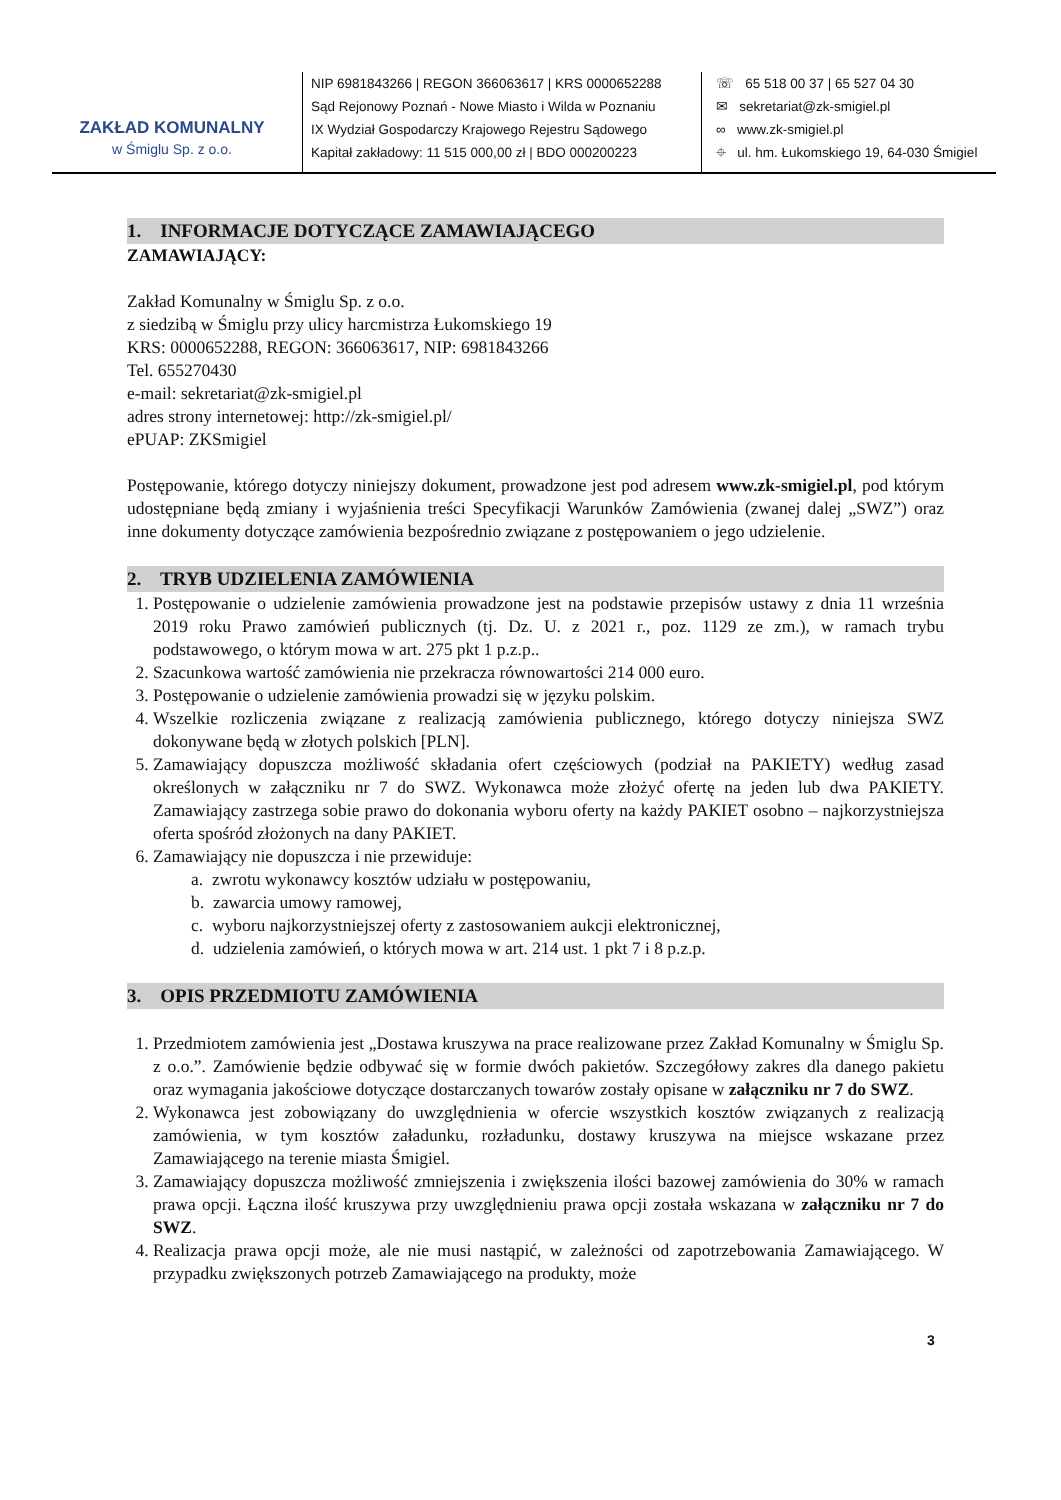ZAKŁAD KOMUNALNY
w Śmiglu Sp. z o.o.
NIP 6981843266 | REGON 366063617 | KRS 0000652288
Sąd Rejonowy Poznań - Nowe Miasto i Wilda w Poznaniu
IX Wydział Gospodarczy Krajowego Rejestru Sądowego
Kapitał zakładowy: 11 515 000,00 zł | BDO 000200223
☏ 65 518 00 37 | 65 527 04 30
✉ sekretariat@zk-smigiel.pl
∞ www.zk-smigiel.pl
⌖ ul. hm. Łukomskiego 19, 64-030 Śmigiel
1. INFORMACJE DOTYCZĄCE ZAMAWIAJĄCEGO
ZAMAWIAJĄCY:
Zakład Komunalny w Śmiglu Sp. z o.o.
z siedzibą w Śmiglu przy ulicy harcmistrza Łukomskiego 19
KRS: 0000652288, REGON: 366063617, NIP: 6981843266
Tel. 655270430
e-mail: sekretariat@zk-smigiel.pl
adres strony internetowej: http://zk-smigiel.pl/
ePUAP: ZKSmigiel
Postępowanie, którego dotyczy niniejszy dokument, prowadzone jest pod adresem www.zk-smigiel.pl, pod którym udostępniane będą zmiany i wyjaśnienia treści Specyfikacji Warunków Zamówienia (zwanej dalej „SWZ”) oraz inne dokumenty dotyczące zamówienia bezpośrednio związane z postępowaniem o jego udzielenie.
2. TRYB UDZIELENIA ZAMÓWIENIA
1. Postępowanie o udzielenie zamówienia prowadzone jest na podstawie przepisów ustawy z dnia 11 września 2019 roku Prawo zamówień publicznych (tj. Dz. U. z 2021 r., poz. 1129 ze zm.), w ramach trybu podstawowego, o którym mowa w art. 275 pkt 1 p.z.p..
2. Szacunkowa wartość zamówienia nie przekracza równowartości 214 000 euro.
3. Postępowanie o udzielenie zamówienia prowadzi się w języku polskim.
4. Wszelkie rozliczenia związane z realizacją zamówienia publicznego, którego dotyczy niniejsza SWZ dokonywane będą w złotych polskich [PLN].
5. Zamawiający dopuszcza możliwość składania ofert częściowych (podział na PAKIETY) według zasad określonych w załączniku nr 7 do SWZ. Wykonawca może złożyć ofertę na jeden lub dwa PAKIETY. Zamawiający zastrzega sobie prawo do dokonania wyboru oferty na każdy PAKIET osobno – najkorzystniejsza oferta spośród złożonych na dany PAKIET.
6. Zamawiający nie dopuszcza i nie przewiduje:
a. zwrotu wykonawcy kosztów udziału w postępowaniu,
b. zawarcia umowy ramowej,
c. wyboru najkorzystniejszej oferty z zastosowaniem aukcji elektronicznej,
d. udzielenia zamówień, o których mowa w art. 214 ust. 1 pkt 7 i 8 p.z.p.
3. OPIS PRZEDMIOTU ZAMÓWIENIA
1. Przedmiotem zamówienia jest „Dostawa kruszywa na prace realizowane przez Zakład Komunalny w Śmiglu Sp. z o.o.”. Zamówienie będzie odbywać się w formie dwóch pakietów. Szczegółowy zakres dla danego pakietu oraz wymagania jakościowe dotyczące dostarczanych towarów zostały opisane w załączniku nr 7 do SWZ.
2. Wykonawca jest zobowiązany do uwzględnienia w ofercie wszystkich kosztów związanych z realizacją zamówienia, w tym kosztów załadunku, rozładunku, dostawy kruszywa na miejsce wskazane przez Zamawiającego na terenie miasta Śmigiel.
3. Zamawiający dopuszcza możliwość zmniejszenia i zwiększenia ilości bazowej zamówienia do 30% w ramach prawa opcji. Łączna ilość kruszywa przy uwzględnieniu prawa opcji została wskazana w załączniku nr 7 do SWZ.
4. Realizacja prawa opcji może, ale nie musi nastąpić, w zależności od zapotrzebowania Zamawiającego. W przypadku zwiększonych potrzeb Zamawiającego na produkty, może
3